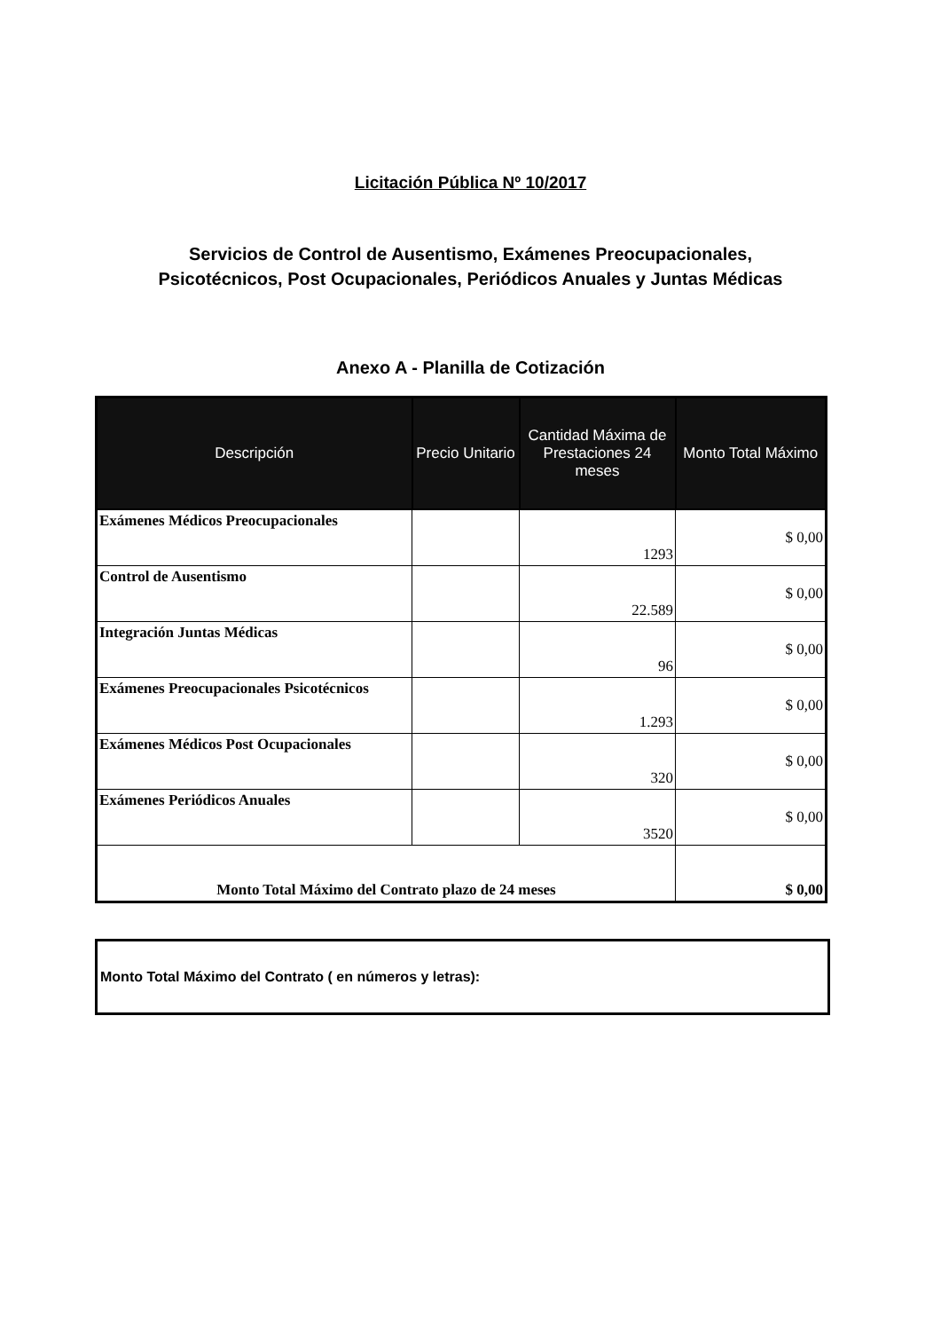Licitación Pública Nº 10/2017
Servicios de Control de Ausentismo, Exámenes Preocupacionales,
Psicotécnicos, Post Ocupacionales, Periódicos Anuales y Juntas Médicas
Anexo A - Planilla de Cotización
| Descripción | Precio Unitario | Cantidad Máxima de Prestaciones 24 meses | Monto Total Máximo |
| --- | --- | --- | --- |
| Exámenes Médicos Preocupacionales | | 1293 | $ 0,00 |
| Control de Ausentismo | | 22.589 | $ 0,00 |
| Integración Juntas Médicas | | 96 | $ 0,00 |
| Exámenes Preocupacionales Psicotécnicos | | 1.293 | $ 0,00 |
| Exámenes Médicos Post Ocupacionales | | 320 | $ 0,00 |
| Exámenes Periódicos Anuales | | 3520 | $ 0,00 |
| Monto Total Máximo del Contrato plazo de 24 meses | | | $ 0,00 |
Monto Total Máximo del Contrato ( en números y letras):